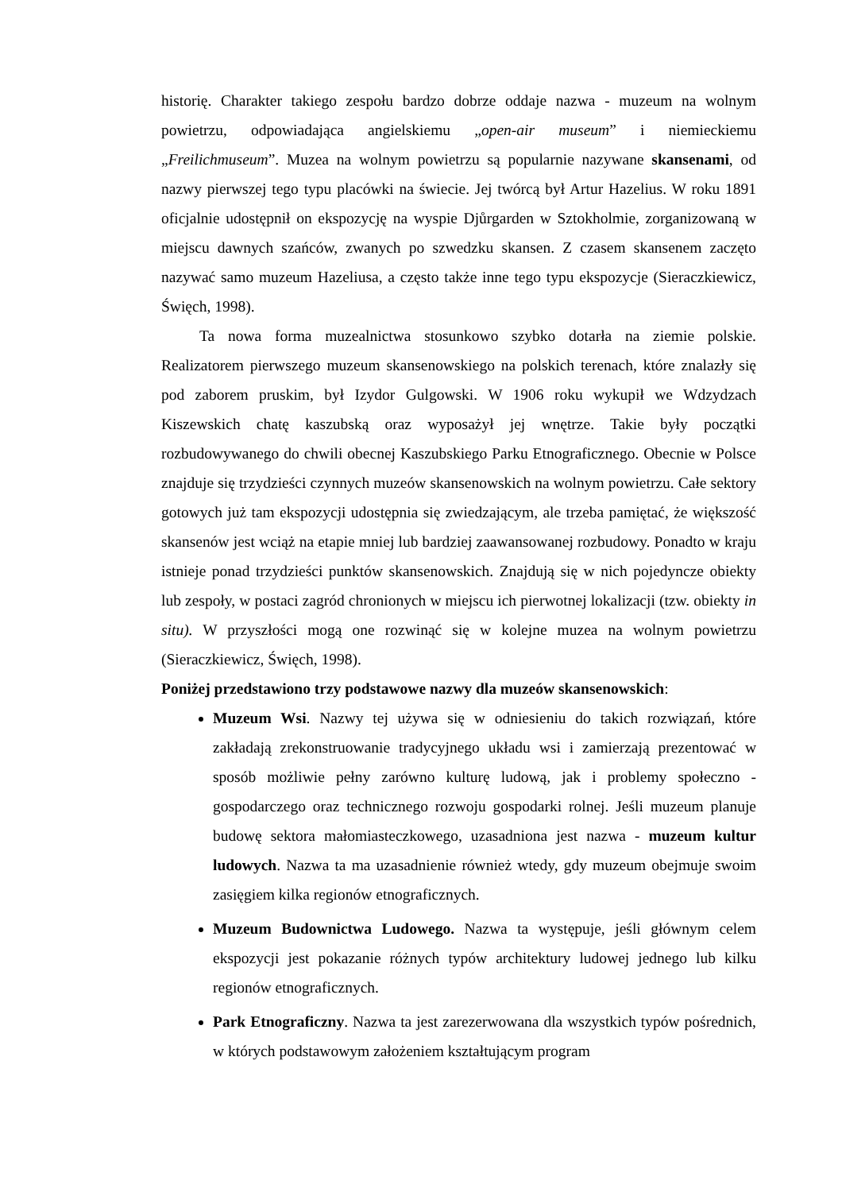historię. Charakter takiego zespołu bardzo dobrze oddaje nazwa - muzeum na wolnym powietrzu, odpowiadająca angielskiemu „open-air museum” i niemieckiemu „Freilichmuseum”. Muzea na wolnym powietrzu są popularnie nazywane skansenami, od nazwy pierwszej tego typu placówki na świecie. Jej twórcą był Artur Hazelius. W roku 1891 oficjalnie udostępnił on ekspozycję na wyspie Djůrgarden w Sztokholmie, zorganizowaną w miejscu dawnych szańców, zwanych po szwedzku skansen. Z czasem skansenem zaczęto nazywać samo muzeum Hazeliusa, a często także inne tego typu ekspozycje (Sieraczkiewicz, Święch, 1998).
Ta nowa forma muzealnictwa stosunkowo szybko dotarła na ziemie polskie. Realizatorem pierwszego muzeum skansenowskiego na polskich terenach, które znalazły się pod zaborem pruskim, był Izydor Gulgowski. W 1906 roku wykupił we Wdzydzach Kiszewskich chatę kaszubską oraz wyposażył jej wnętrze. Takie były początki rozbudowywanego do chwili obecnej Kaszubskiego Parku Etnograficznego. Obecnie w Polsce znajduje się trzydzieści czynnych muzeów skansenowskich na wolnym powietrzu. Całe sektory gotowych już tam ekspozycji udostępnia się zwiedzającym, ale trzeba pamiętać, że większość skansenów jest wciąż na etapie mniej lub bardziej zaawansowanej rozbudowy. Ponadto w kraju istnieje ponad trzydzieści punktów skansenowskich. Znajdują się w nich pojedyncze obiekty lub zespoły, w postaci zagród chronionych w miejscu ich pierwotnej lokalizacji (tzw. obiekty in situ). W przyszłości mogą one rozwinąć się w kolejne muzea na wolnym powietrzu (Sieraczkiewicz, Święch, 1998).
Poniżej przedstawiono trzy podstawowe nazwy dla muzeów skansenowskich:
Muzeum Wsi. Nazwy tej używa się w odniesieniu do takich rozwiązań, które zakładają zrekonstruowanie tradycyjnego układu wsi i zamierzają prezentować w sposób możliwie pełny zarówno kulturę ludową, jak i problemy społeczno - gospodarczego oraz technicznego rozwoju gospodarki rolnej. Jeśli muzeum planuje budowę sektora małomiasteczkowego, uzasadniona jest nazwa - muzeum kultur ludowych. Nazwa ta ma uzasadnienie również wtedy, gdy muzeum obejmuje swoim zasięgiem kilka regionów etnograficznych.
Muzeum Budownictwa Ludowego. Nazwa ta występuje, jeśli głównym celem ekspozycji jest pokazanie różnych typów architektury ludowej jednego lub kilku regionów etnograficznych.
Park Etnograficzny. Nazwa ta jest zarezerwowana dla wszystkich typów pośrednich, w których podstawowym założeniem kształtującym program